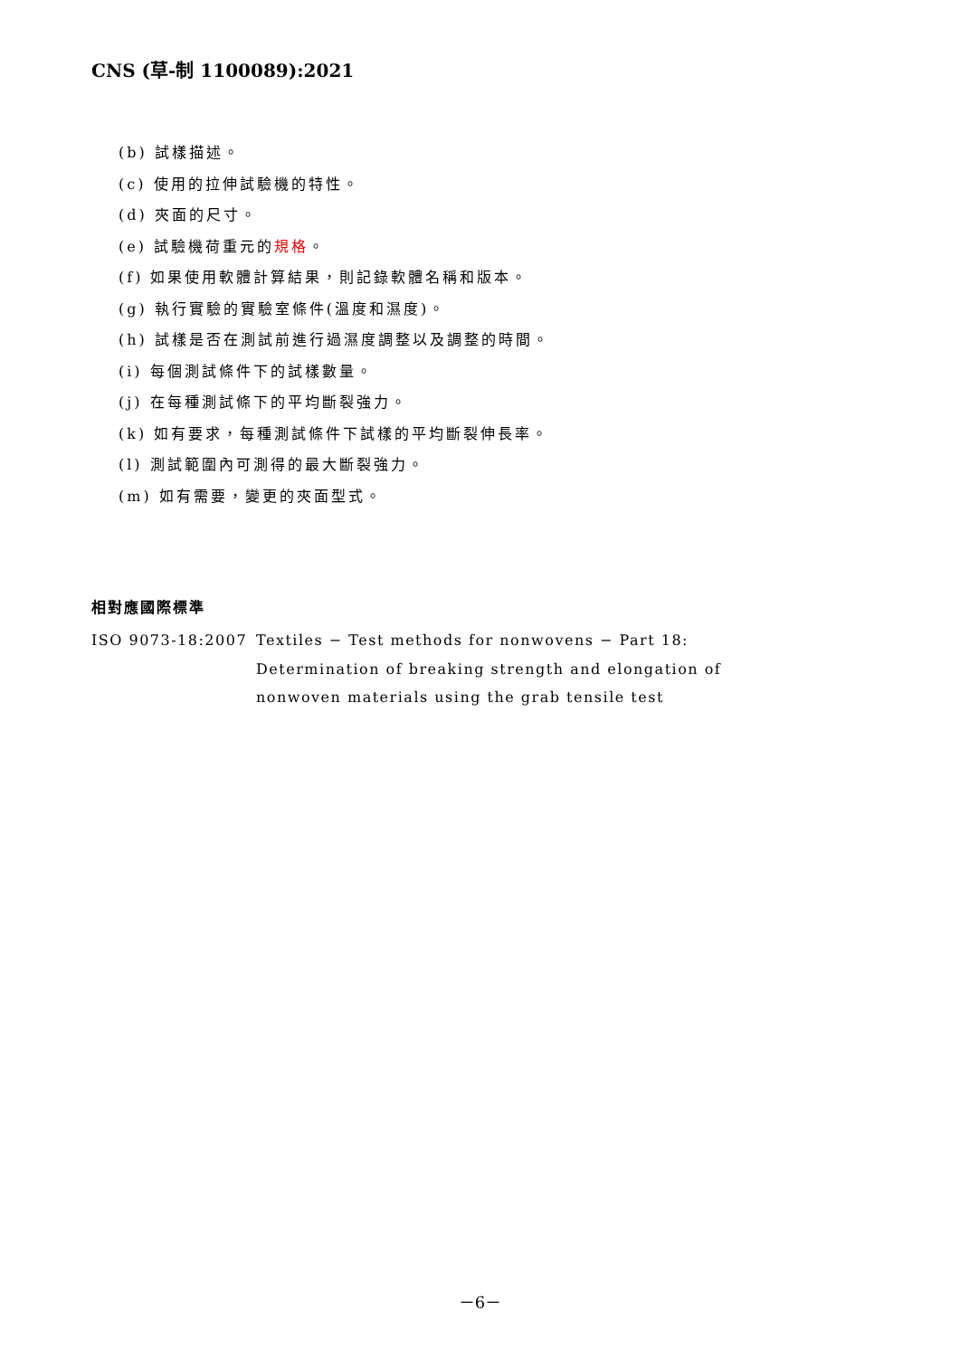CNS (草-制 1100089):2021
(b) 試樣描述。
(c) 使用的拉伸試驗機的特性。
(d) 夾面的尺寸。
(e) 試驗機荷重元的規格。
(f) 如果使用軟體計算結果，則記錄軟體名稱和版本。
(g) 執行實驗的實驗室條件(溫度和濕度)。
(h) 試樣是否在測試前進行過濕度調整以及調整的時間。
(i) 每個測試條件下的試樣數量。
(j) 在每種測試條下的平均斷裂強力。
(k) 如有要求，每種測試條件下試樣的平均斷裂伸長率。
(l) 測試範圍內可測得的最大斷裂強力。
(m) 如有需要，變更的夾面型式。
相對應國際標準
ISO 9073-18:2007 Textiles − Test methods for nonwovens − Part 18: Determination of breaking strength and elongation of nonwoven materials using the grab tensile test
－6－